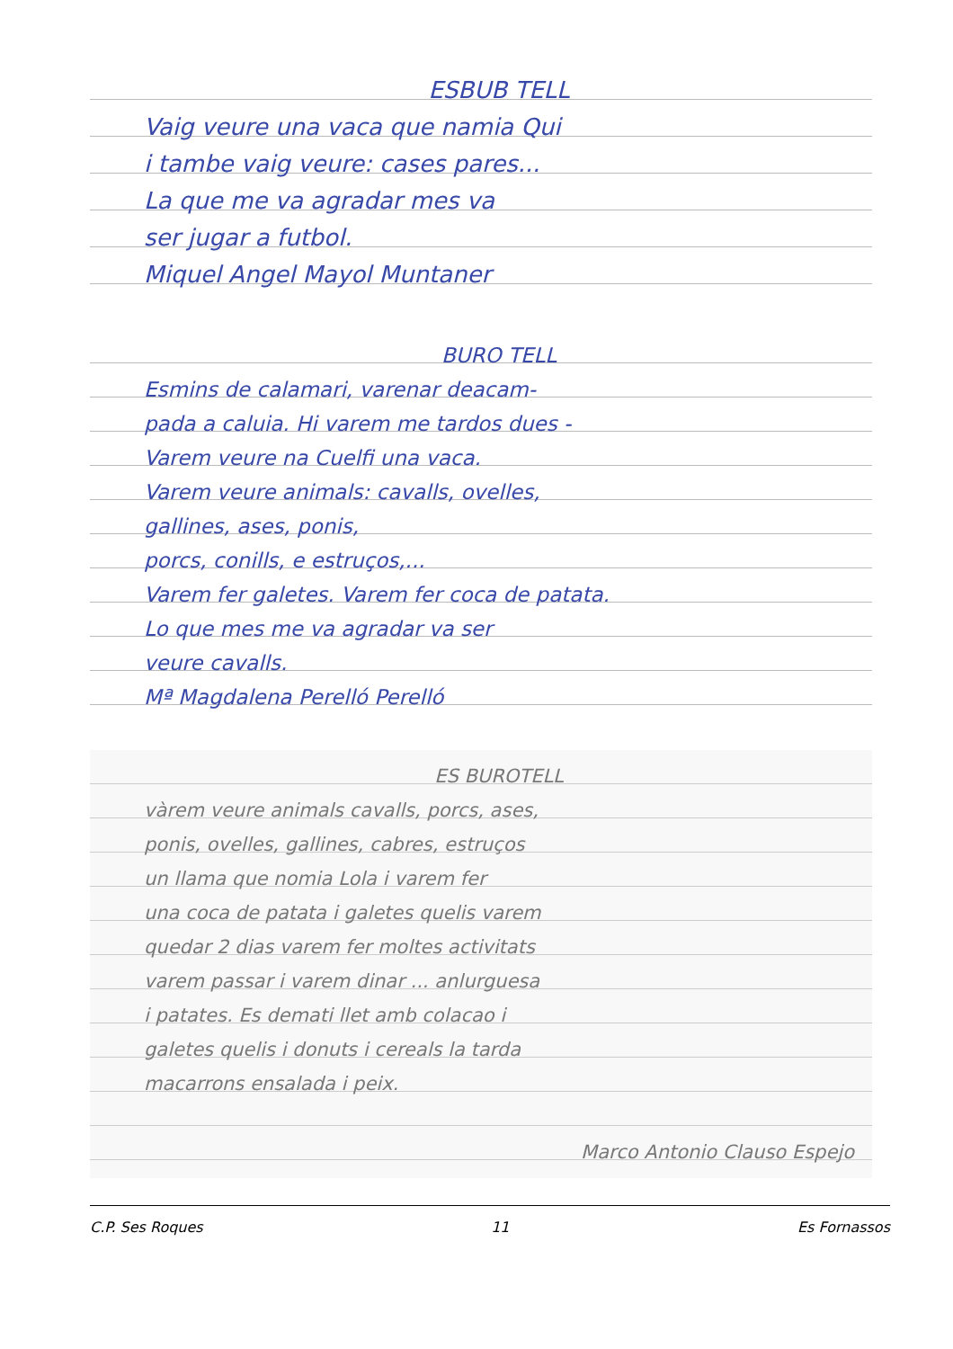ESBUB TELL
Vaig veure una vaca que namia Qui
i tambe vaig veure: cases pares...
La que me va agradar mes va
ser jugar a futbol.
Miquel Angel Mayol Muntaner
BURO TELL
Esmins de calamari, varenar deacam-
pada a caluia. Hi varem me tardos dues -
Varem veure na Cuelfi una vaca.
Varem veure animals: cavalls, ovelles,
gallines, ases, ponis,
porcs, conills, e estruços,...
Varem fer galetes. Varem fer coca de patata.
Lo que mes me va agradar va ser
veure cavalls.
Mª Magdalena Perelló Perelló
ES BUROTELL
vàrem veure animals cavalls, porcs, ases,
ponis, ovelles, gallines, cabres, estruços
un llama que nomia Lola i varem fer
una coca de patata i galetes quelis varem
quedar 2 dias varem fer moltes activitats
varem passar i varem dinar ... anlurguesa
i patates. Es demati llet amb colacao i
galetes quelis i donuts i cereals la tarda
macarrons ensalada i peix.
Marco Antonio Clauso Espejo
C.P. Ses Roques 11 Es Fornassos